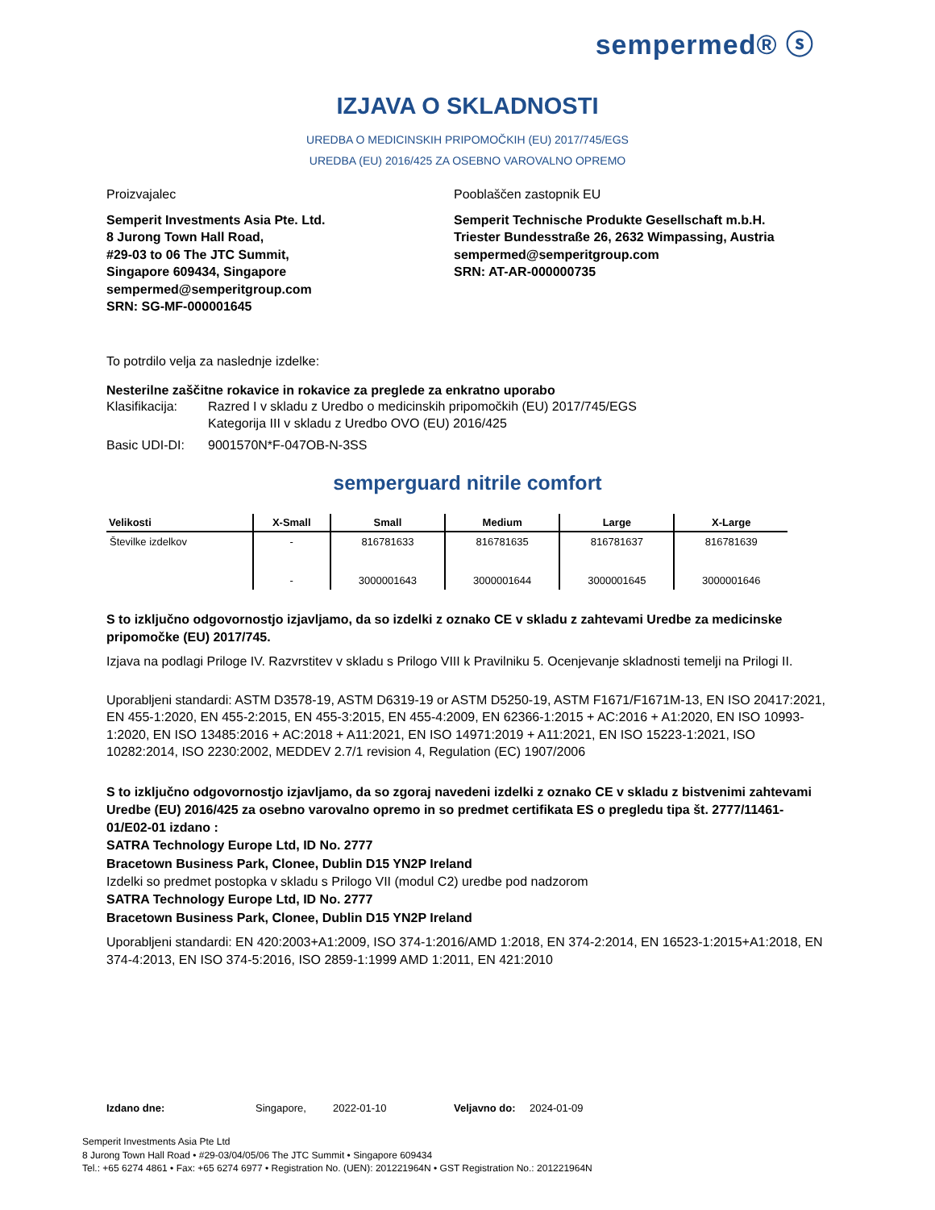sempermed® ⓢ
IZJAVA O SKLADNOSTI
UREDBA O MEDICINSKIH PRIPOMOČKIH (EU) 2017/745/EGS
UREDBA (EU) 2016/425 ZA OSEBNO VAROVALNO OPREMO
Proizvajalec
Semperit Investments Asia Pte. Ltd.
8 Jurong Town Hall Road,
#29-03 to 06 The JTC Summit,
Singapore 609434, Singapore
sempermed@semperitgroup.com
SRN: SG-MF-000001645
Pooblaščen zastopnik EU
Semperit Technische Produkte Gesellschaft m.b.H.
Triester Bundesstraße 26, 2632 Wimpassing, Austria
sempermed@semperitgroup.com
SRN: AT-AR-000000735
To potrdilo velja za naslednje izdelke:
Nesterilne zaščitne rokavice in rokavice za preglede za enkratno uporabo
Klasifikacija: Razred I v skladu z Uredbo o medicinskih pripomočkih (EU) 2017/745/EGS
Kategorija III v skladu z Uredbo OVO (EU) 2016/425
Basic UDI-DI: 9001570N*F-047OB-N-3SS
semperguard nitrile comfort
| Velikosti | X-Small | Small | Medium | Large | X-Large |
| --- | --- | --- | --- | --- | --- |
| Številke izdelkov | - | 816781633 | 816781635 | 816781637 | 816781639 |
| | - | 3000001643 | 3000001644 | 3000001645 | 3000001646 |
S to izključno odgovornostjo izjavljamo, da so izdelki z oznako CE v skladu z zahtevami Uredbe za medicinske pripomočke (EU) 2017/745.
Izjava na podlagi Priloge IV. Razvrstitev v skladu s Prilogo VIII k Pravilniku 5. Ocenjevanje skladnosti temelji na Prilogi II.
Uporabljeni standardi: ASTM D3578-19, ASTM D6319-19 or ASTM D5250-19, ASTM F1671/F1671M-13, EN ISO 20417:2021, EN 455-1:2020, EN 455-2:2015, EN 455-3:2015, EN 455-4:2009, EN 62366-1:2015 + AC:2016 + A1:2020, EN ISO 10993-1:2020, EN ISO 13485:2016 + AC:2018 + A11:2021, EN ISO 14971:2019 + A11:2021, EN ISO 15223-1:2021, ISO 10282:2014, ISO 2230:2002, MEDDEV 2.7/1 revision 4, Regulation (EC) 1907/2006
S to izključno odgovornostjo izjavljamo, da so zgoraj navedeni izdelki z oznako CE v skladu z bistvenimi zahtevami Uredbe (EU) 2016/425 za osebno varovalno opremo in so predmet certifikata ES o pregledu tipa št. 2777/11461-01/E02-01 izdano :
SATRA Technology Europe Ltd, ID No. 2777
Bracetown Business Park, Clonee, Dublin D15 YN2P Ireland
Izdelki so predmet postopka v skladu s Prilogo VII (modul C2) uredbe pod nadzorom
SATRA Technology Europe Ltd, ID No. 2777
Bracetown Business Park, Clonee, Dublin D15 YN2P Ireland
Uporabljeni standardi: EN 420:2003+A1:2009, ISO 374-1:2016/AMD 1:2018, EN 374-2:2014, EN 16523-1:2015+A1:2018, EN 374-4:2013, EN ISO 374-5:2016, ISO 2859-1:1999 AMD 1:2011, EN 421:2010
Izdano dne: Singapore, 2022-01-10 Veljavno do: 2024-01-09
Semperit Investments Asia Pte Ltd
8 Jurong Town Hall Road • #29-03/04/05/06 The JTC Summit • Singapore 609434
Tel.: +65 6274 4861 • Fax: +65 6274 6977 • Registration No. (UEN): 201221964N • GST Registration No.: 201221964N